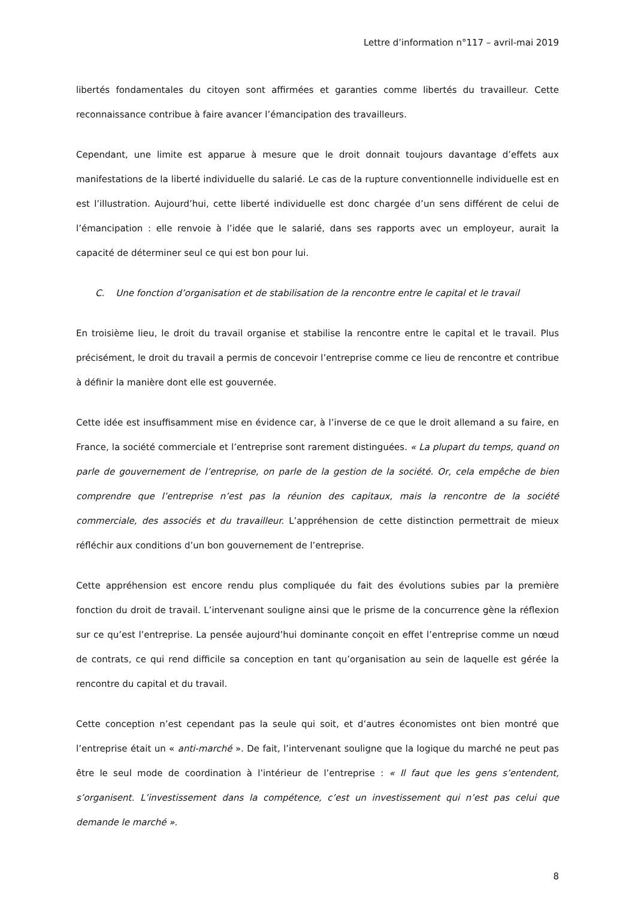Lettre d’information n°117 – avril-mai 2019
libertés fondamentales du citoyen sont affirmées et garanties comme libertés du travailleur. Cette reconnaissance contribue à faire avancer l’émancipation des travailleurs.
Cependant, une limite est apparue à mesure que le droit donnait toujours davantage d’effets aux manifestations de la liberté individuelle du salarié. Le cas de la rupture conventionnelle individuelle est en est l’illustration. Aujourd’hui, cette liberté individuelle est donc chargée d’un sens différent de celui de l’émancipation : elle renvoie à l’idée que le salarié, dans ses rapports avec un employeur, aurait la capacité de déterminer seul ce qui est bon pour lui.
C. Une fonction d’organisation et de stabilisation de la rencontre entre le capital et le travail
En troisième lieu, le droit du travail organise et stabilise la rencontre entre le capital et le travail. Plus précisément, le droit du travail a permis de concevoir l’entreprise comme ce lieu de rencontre et contribue à définir la manière dont elle est gouvernée.
Cette idée est insuffisamment mise en évidence car, à l’inverse de ce que le droit allemand a su faire, en France, la société commerciale et l’entreprise sont rarement distinguées. « La plupart du temps, quand on parle de gouvernement de l’entreprise, on parle de la gestion de la société. Or, cela empêche de bien comprendre que l’entreprise n’est pas la réunion des capitaux, mais la rencontre de la société commerciale, des associés et du travailleur. L’appréhension de cette distinction permettrait de mieux réfléchir aux conditions d’un bon gouvernement de l’entreprise.
Cette appréhension est encore rendu plus compliquée du fait des évolutions subies par la première fonction du droit de travail. L’intervenant souligne ainsi que le prisme de la concurrence gène la réflexion sur ce qu’est l’entreprise. La pensée aujourd’hui dominante conçoit en effet l’entreprise comme un nœud de contrats, ce qui rend difficile sa conception en tant qu’organisation au sein de laquelle est gérée la rencontre du capital et du travail.
Cette conception n’est cependant pas la seule qui soit, et d’autres économistes ont bien montré que l’entreprise était un « anti-marché ». De fait, l’intervenant souligne que la logique du marché ne peut pas être le seul mode de coordination à l’intérieur de l’entreprise : « Il faut que les gens s’entendent, s’organisent. L’investissement dans la compétence, c’est un investissement qui n’est pas celui que demande le marché ».
8